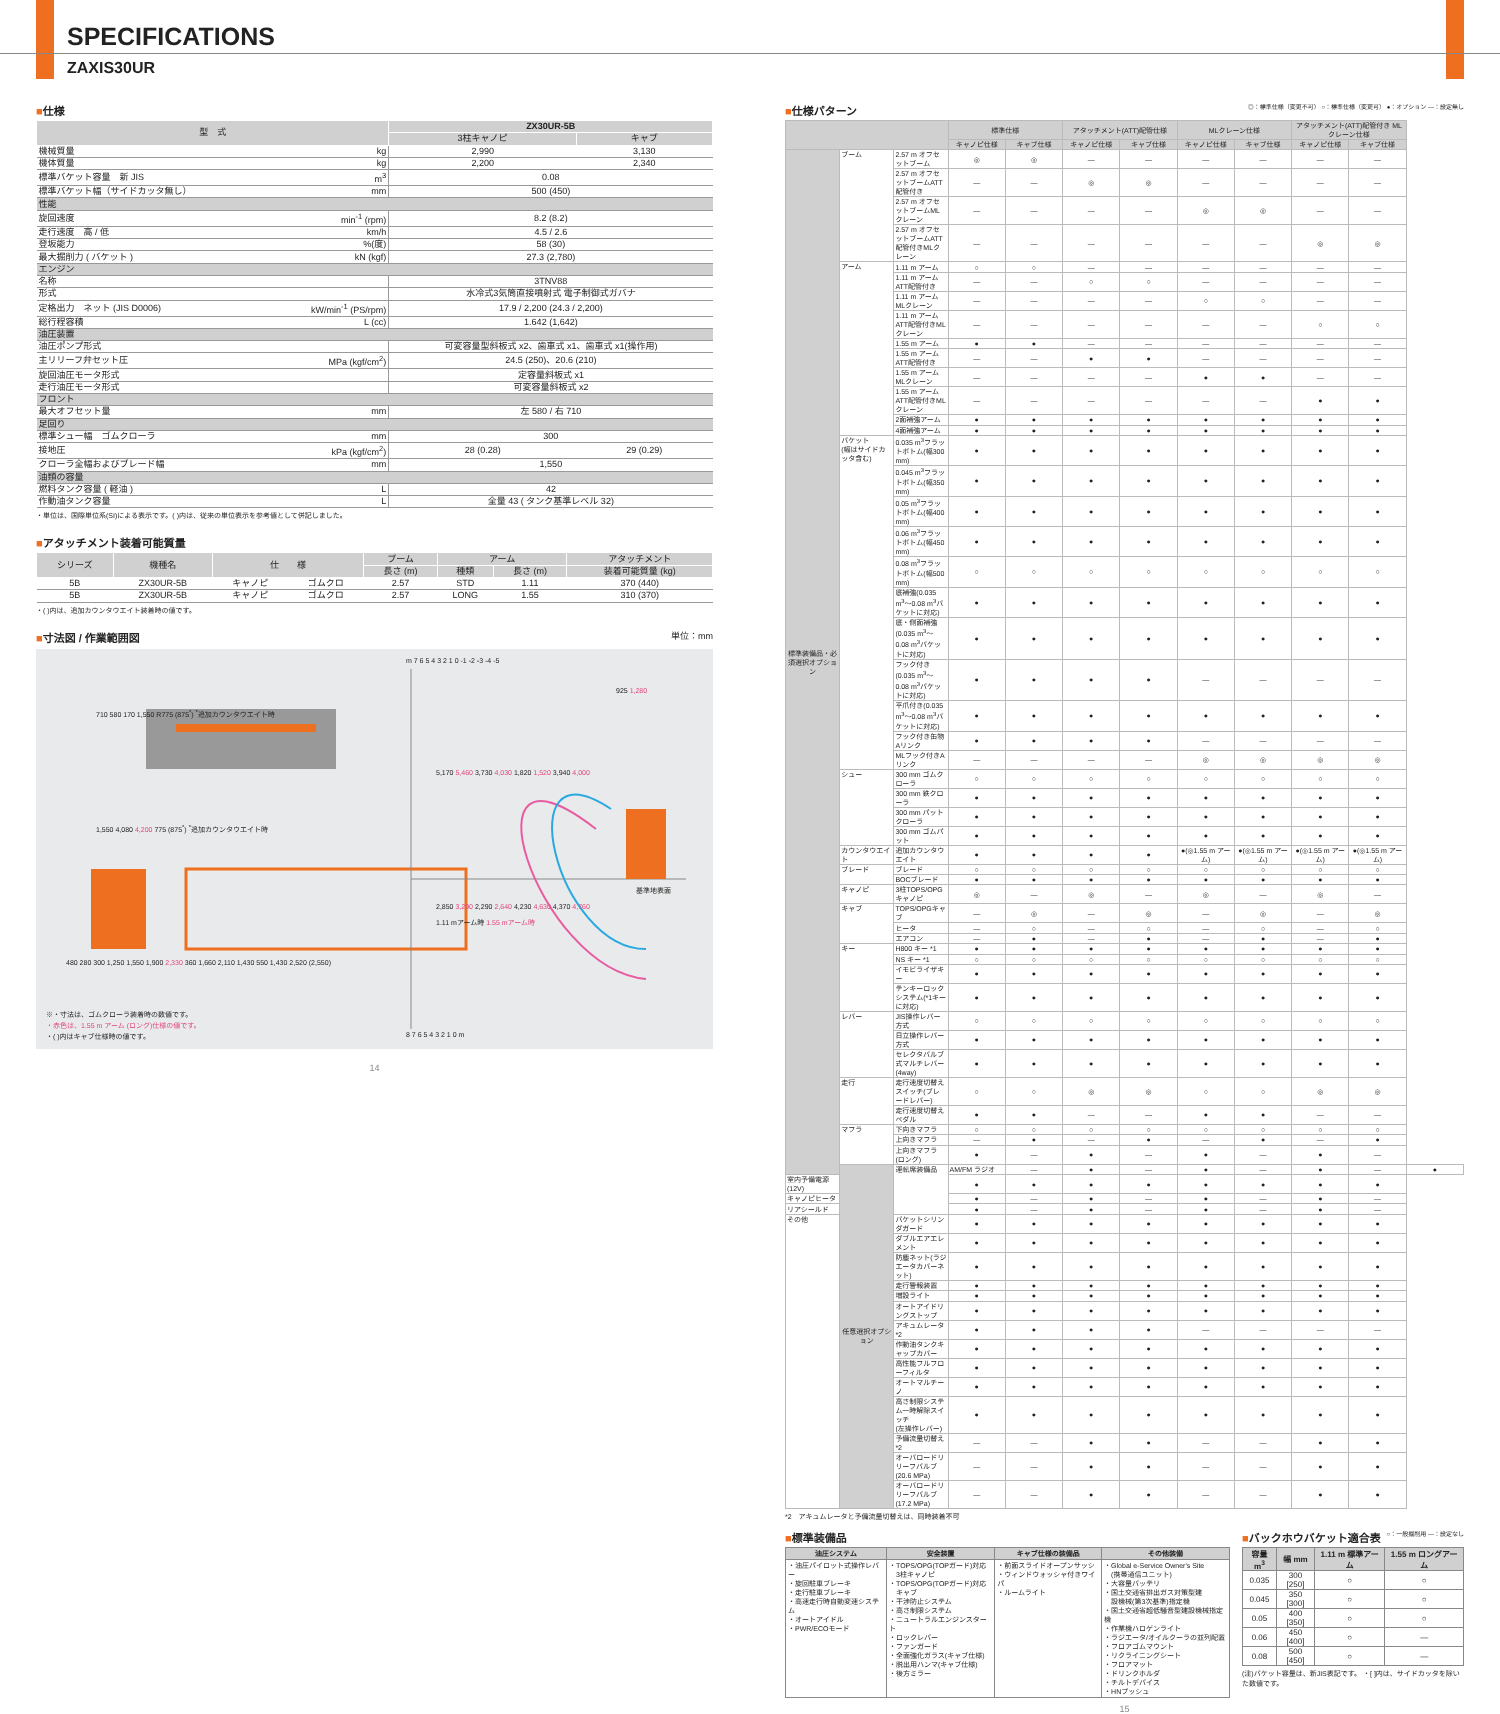SPECIFICATIONS
ZAXIS30UR
■仕様
| 型 式 | | ZX30UR-5B | |
| --- | --- | --- | --- |
| | | 3柱キャノピ | キャブ |
| 機械質量 | kg | 2,990 | 3,130 |
| 機体質量 | kg | 2,200 | 2,340 |
| 標準バケット容量 新 JIS | m<sup>3</sup> | 0.08 | |
| 標準バケット幅（サイドカッタ無し） | mm | 500 (450) | |
| 性能 | | | |
| 旋回速度 | min<sup>-1</sup> (rpm) | 8.2 (8.2) | |
| 走行速度 高 / 低 | km/h | 4.5 / 2.6 | |
| 登坂能力 | %(度) | 58 (30) | |
| 最大掘削力 ( バケット ) | kN (kgf) | 27.3 (2,780) | |
| エンジン | | | |
| 名称 | | 3TNV88 | |
| 形式 | | 水冷式3気筒直接噴射式 電子制御式ガバナ | |
| 定格出力 ネット (JIS D0006) | kW/min<sup>-1</sup> (PS/rpm) | 17.9 / 2,200 (24.3 / 2,200) | |
| 総行程容積 | L (cc) | 1.642 (1,642) | |
| 油圧装置 | | | |
| 油圧ポンプ形式 | | 可変容量型斜板式 x2、歯車式 x1、歯車式 x1(操作用) | |
| 主リリーフ弁セット圧 | MPa (kgf/cm<sup>2</sup>) | 24.5 (250)、20.6 (210) | |
| 旋回油圧モータ形式 | | 定容量斜板式 x1 | |
| 走行油圧モータ形式 | | 可変容量斜板式 x2 | |
| フロント | | | |
| 最大オフセット量 | mm | 左 580 / 右 710 | |
| 足回り | | | |
| 標準シュー幅 ゴムクローラ | mm | 300 | |
| 接地圧 | kPa (kgf/cm<sup>2</sup>) | 28 (0.28) | 29 (0.29) |
| クローラ全幅およびブレード幅 | mm | 1,550 | |
| 油類の容量 | | | |
| 燃料タンク容量 ( 軽油 ) | L | 42 | |
| 作動油タンク容量 | L | 全量 43 ( タンク基準レベル 32) | |
・単位は、国際単位系(SI)による表示です。( )内は、従来の単位表示を参考値として併記しました。
■アタッチメント装着可能質量
| シリーズ | 機種名 | 仕 様 | | ブーム | アーム | | アタッチメント |
| --- | --- | --- | --- | --- | --- | --- | --- |
| | | | | 長さ (m) | 種類 | 長さ (m) | 装着可能質量 (kg) |
| 5B | ZX30UR-5B | キャノピ | ゴムクロ | 2.57 | STD | 1.11 | 370 (440) |
| 5B | ZX30UR-5B | キャノピ | ゴムクロ | 2.57 | LONG | 1.55 | 310 (370) |
・( )内は、追加カウンタウエイト装着時の値です。
■寸法図 / 作業範囲図
単位：mm
※・寸法は、ゴムクローラ装着時の数値です。
・赤色は、1.55 m アーム (ロング)仕様の値です。
・( )内はキャブ仕様時の値です。
710 580 170 1,550 R775 (875<sup>*</sup>) <sup>*</sup>追加カウンタウエイト時
1,550 4,080 4,200 775 (875<sup>*</sup>) <sup>*</sup>追加カウンタウエイト時
480 280 300 1,250 1,550 1,900 2,330 360 1,660 2,110 1,430 550 1,430 2,520 (2,550)
m 7 6 5 4 3 2 1 0 -1 -2 -3 -4 -5
925 1,280
5,170 5,460 3,730 4,030 1,820 1,520 3,940 4,000
基準地表面
2,850 3,290 2,290 2,640 4,230 4,630 4,370 4,760
1.11 mアーム時 1.55 mアーム時
8 7 6 5 4 3 2 1 0 m
14
■仕様パターン
◎：標準仕様（変更不可） ○：標準仕様（変更可） ●：オプション —：設定無し
| | | | 標準仕様 | | アタッチメント(ATT)配管仕様 | | MLクレーン仕様 | | アタッチメント(ATT)配管付き MLクレーン仕様 | | |
| --- | --- | --- | --- | --- | --- | --- | --- | --- | --- | --- | --- |
| | | | キャノピ仕様 | キャブ仕様 | キャノピ仕様 | キャブ仕様 | キャノピ仕様 | キャブ仕様 | キャノピ仕様 | キャブ仕様 | |
| 標準装備品・必須選択オプション | ブーム | 2.57 m オフセットブーム | ◎ | ◎ | — | — | — | — | — | — | |
| | | 2.57 m オフセットブームATT配管付き | — | — | ◎ | ◎ | — | — | — | — | |
| | | 2.57 m オフセットブームMLクレーン | — | — | — | — | ◎ | ◎ | — | — | |
| | | 2.57 m オフセットブームATT配管付きMLクレーン | — | — | — | — | — | — | ◎ | ◎ | |
| | アーム | 1.11 m アーム | ○ | ○ | — | — | — | — | — | — | |
| | | 1.11 m アームATT配管付き | — | — | ○ | ○ | — | — | — | — | |
| | | 1.11 m アームMLクレーン | — | — | — | — | ○ | ○ | — | — | |
| | | 1.11 m アームATT配管付きMLクレーン | — | — | — | — | — | — | ○ | ○ | |
| | | 1.55 m アーム | ● | ● | — | — | — | — | — | — | |
| | | 1.55 m アームATT配管付き | — | — | ● | ● | — | — | — | — | |
| | | 1.55 m アームMLクレーン | — | — | — | — | ● | ● | — | — | |
| | | 1.55 m アームATT配管付きMLクレーン | — | — | — | — | — | — | ● | ● | |
| | | 2面補強アーム | ● | ● | ● | ● | ● | ● | ● | ● | |
| | | 4面補強アーム | ● | ● | ● | ● | ● | ● | ● | ● | |
| | バケット (幅はサイドカッタ含む) | 0.035 m<sup>3</sup>フラットボトム(幅300 mm) | ● | ● | ● | ● | ● | ● | ● | ● | |
| | | 0.045 m<sup>3</sup>フラットボトム(幅350 mm) | ● | ● | ● | ● | ● | ● | ● | ● | |
| | | 0.05 m<sup>3</sup>フラットボトム(幅400 mm) | ● | ● | ● | ● | ● | ● | ● | ● | |
| | | 0.06 m<sup>3</sup>フラットボトム(幅450 mm) | ● | ● | ● | ● | ● | ● | ● | ● | |
| | | 0.08 m<sup>3</sup>フラットボトム(幅500 mm) | ○ | ○ | ○ | ○ | ○ | ○ | ○ | ○ | |
| | | 底補強(0.035 m<sup>3</sup>〜0.08 m<sup>3</sup>バケットに対応) | ● | ● | ● | ● | ● | ● | ● | ● | |
| | | 底・側面補強(0.035 m<sup>3</sup>〜0.08 m<sup>3</sup>バケットに対応) | ● | ● | ● | ● | ● | ● | ● | ● | |
| | | フック付き(0.035 m<sup>3</sup>〜0.08 m<sup>3</sup>バケットに対応) | ● | ● | ● | ● | — | — | — | — | |
| | | 平爪付き(0.035 m<sup>3</sup>〜0.08 m<sup>3</sup>バケットに対応) | ● | ● | ● | ● | ● | ● | ● | ● | |
| | | フック付き缶物Aリンク | ● | ● | ● | ● | — | — | — | — | |
| | | MLフック付きAリンク | — | — | — | — | ◎ | ◎ | ◎ | ◎ | |
| | シュー | 300 mm ゴムクローラ | ○ | ○ | ○ | ○ | ○ | ○ | ○ | ○ | |
| | | 300 mm 鉄クローラ | ● | ● | ● | ● | ● | ● | ● | ● | |
| | | 300 mm パットクローラ | ● | ● | ● | ● | ● | ● | ● | ● | |
| | | 300 mm ゴムパット | ● | ● | ● | ● | ● | ● | ● | ● | |
| | カウンタウエイト | 追加カウンタウエイト | ● | ● | ● | ● | ●(◎1.55 m アーム) | ●(◎1.55 m アーム) | ●(◎1.55 m アーム) | ●(◎1.55 m アーム) | |
| | ブレード | ブレード | ○ | ○ | ○ | ○ | ○ | ○ | ○ | ○ | |
| | | BOCブレード | ● | ● | ● | ● | ● | ● | ● | ● | |
| | キャノピ | 3柱TOPS/OPGキャノピ | ◎ | — | ◎ | — | ◎ | — | ◎ | — | |
| | キャブ | TOPS/OPGキャブ | — | ◎ | — | ◎ | — | ◎ | — | ◎ | |
| | | ヒータ | — | ○ | — | ○ | — | ○ | — | ○ | |
| | | エアコン | — | ● | — | ● | — | ● | — | ● | |
| | キー | H800 キー *1 | ● | ● | ● | ● | ● | ● | ● | ● | |
| | | NS キー *1 | ○ | ○ | ○ | ○ | ○ | ○ | ○ | ○ | |
| | | イモビライザキー | ● | ● | ● | ● | ● | ● | ● | ● | |
| | | テンキーロックシステム(*1キーに対応) | ● | ● | ● | ● | ● | ● | ● | ● | |
| | レバー | JIS操作レバー方式 | ○ | ○ | ○ | ○ | ○ | ○ | ○ | ○ | |
| | | 日立操作レバー方式 | ● | ● | ● | ● | ● | ● | ● | ● | |
| | | セレクタバルブ式マルチレバー(4way) | ● | ● | ● | ● | ● | ● | ● | ● | |
| | 走行 | 走行速度切替えスイッチ(ブレードレバー) | ○ | ○ | ◎ | ◎ | ○ | ○ | ◎ | ◎ | |
| | | 走行速度切替えペダル | ● | ● | — | — | ● | ● | — | — | |
| | マフラ | 下向きマフラ | ○ | ○ | ○ | ○ | ○ | ○ | ○ | ○ | |
| | | 上向きマフラ | — | ● | — | ● | — | ● | — | ● | |
| | | 上向きマフラ(ロング) | ● | — | ● | — | ● | — | ● | — | |
| | 任意選択オプション | 運転席装備品 | AM/FM ラジオ | — | ● | — | ● | — | ● | — | ● |
| 室内予備電源(12V) | | | ● | ● | ● | ● | ● | ● | ● | ● | |
| キャノピヒータ | | | ● | — | ● | — | ● | — | ● | — | |
| リアシールド | | | ● | — | ● | — | ● | — | ● | — | |
| その他 | | バケットシリンダガード | ● | ● | ● | ● | ● | ● | ● | ● | |
| | | ダブルエアエレメント | ● | ● | ● | ● | ● | ● | ● | ● | |
| | | 防塵ネット(ラジエータカバーネット) | ● | ● | ● | ● | ● | ● | ● | ● | |
| | | 走行警報装置 | ● | ● | ● | ● | ● | ● | ● | ● | |
| | | 増設ライト | ● | ● | ● | ● | ● | ● | ● | ● | |
| | | オートアイドリングストップ | ● | ● | ● | ● | ● | ● | ● | ● | |
| | | アキュムレータ*2 | ● | ● | ● | ● | — | — | — | — | |
| | | 作動油タンクキャップカバー | ● | ● | ● | ● | ● | ● | ● | ● | |
| | | 高性能フルフローフィルタ | ● | ● | ● | ● | ● | ● | ● | ● | |
| | | オートマルチーノ | ● | ● | ● | ● | ● | ● | ● | ● | |
| | | 高さ制限システム一時解除スイッチ (左操作レバー) | ● | ● | ● | ● | ● | ● | ● | ● | |
| | | 予備流量切替え*2 | — | — | ● | ● | — | — | ● | ● | |
| | | オーバロードリリーフバルブ(20.6 MPa) | — | — | ● | ● | — | — | ● | ● | |
| | | オーバロードリリーフバルブ(17.2 MPa) | — | — | ● | ● | — | — | ● | ● | |
*2　アキュムレータと予備流量切替えは、同時装着不可
■標準装備品
| 油圧システム | 安全装置 | キャブ仕様の装備品 | その他装備 |
| --- | --- | --- | --- |
| ・油圧パイロット式操作レバー ・旋回駐車ブレーキ ・走行駐車ブレーキ ・高速走行時自動変速システム ・オートアイドル ・PWR/ECOモード | ・TOPS/OPG(TOPガード)対応 3柱キャノピ ・TOPS/OPG(TOPガード)対応 キャブ ・干渉防止システム ・高さ制限システム ・ニュートラルエンジンスタート ・ロックレバー ・ファンガード ・全面強化ガラス(キャブ仕様) ・脱出用ハンマ(キャブ仕様) ・後方ミラー | ・前面スライドオープンサッシ ・ウィンドウォッシャ付きワイパ ・ルームライト | ・Global e-Service Owner's Site (携帯通信ユニット) ・大容量バッテリ ・国土交通省排出ガス対策型建 設機械(第3次基準)指定機 ・国土交通省超低騒音型建設機械指定機 ・作業機ハロゲンライト ・ラジエータ/オイルクーラの並列配置 ・フロアゴムマウント ・リクライニングシート ・フロアマット ・ドリンクホルダ ・チルトデバイス ・HNプッシュ |
■バックホウバケット適合表
○：一般掘削用 —：設定なし
| 容量 m<sup>3</sup> | 幅 mm | 1.11 m 標準アーム | 1.55 m ロングアーム |
| --- | --- | --- | --- |
| 0.035 | 300 [250] | ○ | ○ |
| 0.045 | 350 [300] | ○ | ○ |
| 0.05 | 400 [350] | ○ | ○ |
| 0.06 | 450 [400] | ○ | — |
| 0.08 | 500 [450] | ○ | — |
(注)バケット容量は、新JIS表記です。 ・[ ]内は、サイドカッタを除いた数値です。
15